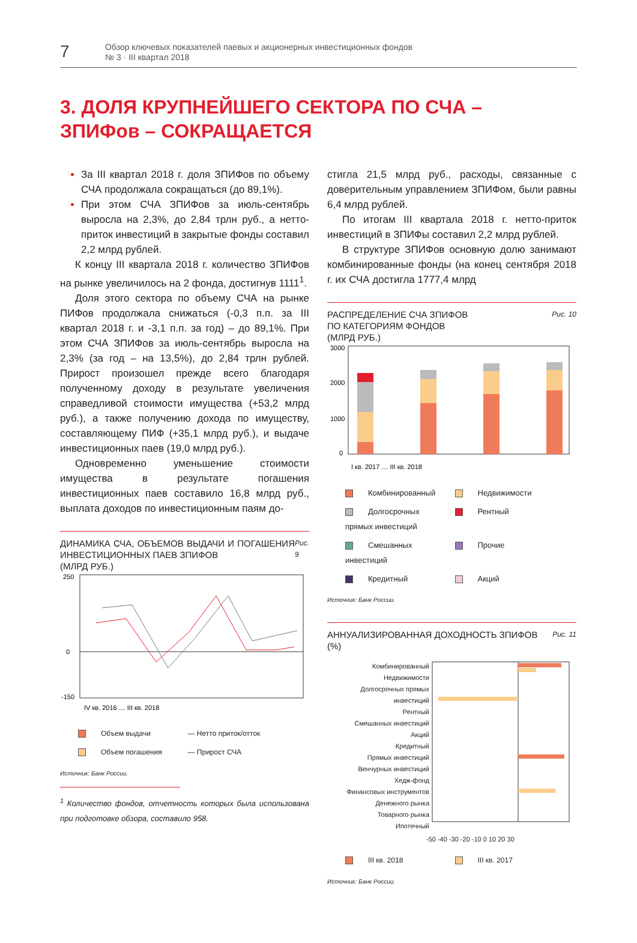7
Обзор ключевых показателей паевых и акционерных инвестиционных фондов
№ 3 · III квартал 2018
3. ДОЛЯ КРУПНЕЙШЕГО СЕКТОРА ПО СЧА –
ЗПИФов – СОКРАЩАЕТСЯ
За III квартал 2018 г. доля ЗПИФов по объему СЧА продолжала сокращаться (до 89,1%).
При этом СЧА ЗПИФов за июль-сентябрь выросла на 2,3%, до 2,84 трлн руб., а нетто-приток инвестиций в закрытые фонды составил 2,2 млрд рублей.
К концу III квартала 2018 г. количество ЗПИФов на рынке увеличилось на 2 фонда, достигнув 1111<sup>1</sup>.
Доля этого сектора по объему СЧА на рынке ПИФов продолжала снижаться (-0,3 п.п. за III квартал 2018 г. и -3,1 п.п. за год) – до 89,1%. При этом СЧА ЗПИФов за июль-сентябрь выросла на 2,3% (за год – на 13,5%), до 2,84 трлн рублей. Прирост произошел прежде всего благодаря полученному доходу в результате увеличения справедливой стоимости имущества (+53,2 млрд руб.), а также получению дохода по имуществу, составляющему ПИФ (+35,1 млрд руб.), и выдаче инвестиционных паев (19,0 млрд руб.).
Одновременно уменьшение стоимости имущества в результате погашения инвестиционных паев составило 16,8 млрд руб., выплата доходов по инвестиционным паям до-
ДИНАМИКА СЧА, ОБЪЕМОВ ВЫДАЧИ И ПОГАШЕНИЯ ИНВЕСТИЦИОННЫХ ПАЕВ ЗПИФОВ
(МЛРД РУБ.) Рис. 9
250
0
-150
IV кв. 2016 … III кв. 2018
Объем выдачи — Нетто приток/отток Объем погашения — Прирост СЧА
Источник: Банк России.
<sup>1</sup> Количество фондов, отчетность которых была использована при подготовке обзора, составило 958.
стигла 21,5 млрд руб., расходы, связанные с доверительным управлением ЗПИФом, были равны 6,4 млрд рублей.
По итогам III квартала 2018 г. нетто-приток инвестиций в ЗПИФы составил 2,2 млрд рублей.
В структуре ЗПИФов основную долю занимают комбинированные фонды (на конец сентября 2018 г. их СЧА достигла 1777,4 млрд
РАСПРЕДЕЛЕНИЕ СЧА ЗПИФОВ
ПО КАТЕГОРИЯМ ФОНДОВ
(МЛРД РУБ.) Рис. 10
3000
2000
1000
0
I кв. 2017 … III кв. 2018
Комбинированный Недвижимости Долгосрочных прямых инвестиций Рентный Смешанных инвестиций Прочие Кредитный Акций
Источник: Банк России.
АННУАЛИЗИРОВАННАЯ ДОХОДНОСТЬ ЗПИФОВ
(%) Рис. 11
Комбинированный
Недвижимости
Долгосрочных прямых инвестиций
Рентный
Смешанных инвестиций
Акций
Кредитный
Прямых инвестиций
Венчурных инвестиций
Хедж-фонд
Финансовых инструментов
Денежного рынка
Товарного рынка
Ипотечный
-50 -40 -30 -20 -10 0 10 20 30
III кв. 2018 III кв. 2017
Источник: Банк России.